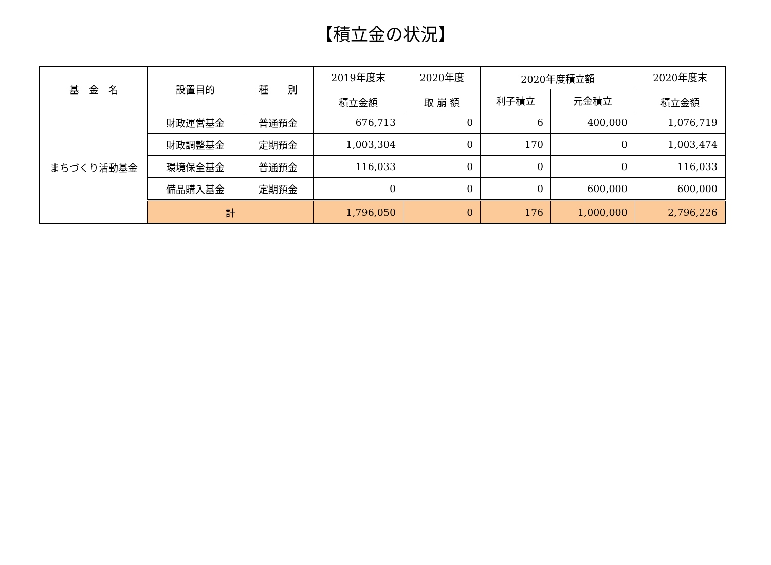【積立金の状況】
| 基 金 名 | 設置目的 | 種 別 | 2019年度末 積立金額 | 2020年度 取 崩 額 | 2020年度積立額 | | 2020年度末 積立金額 |
| --- | --- | --- | --- | --- | --- | --- | --- |
| | | | | | 利子積立 | 元金積立 | |
| まちづくり活動基金 | 財政運営基金 | 普通預金 | 676,713 | 0 | 6 | 400,000 | 1,076,719 |
| | 財政調整基金 | 定期預金 | 1,003,304 | 0 | 170 | 0 | 1,003,474 |
| | 環境保全基金 | 普通預金 | 116,033 | 0 | 0 | 0 | 116,033 |
| | 備品購入基金 | 定期預金 | 0 | 0 | 0 | 600,000 | 600,000 |
| | 計 | | 1,796,050 | 0 | 176 | 1,000,000 | 2,796,226 |